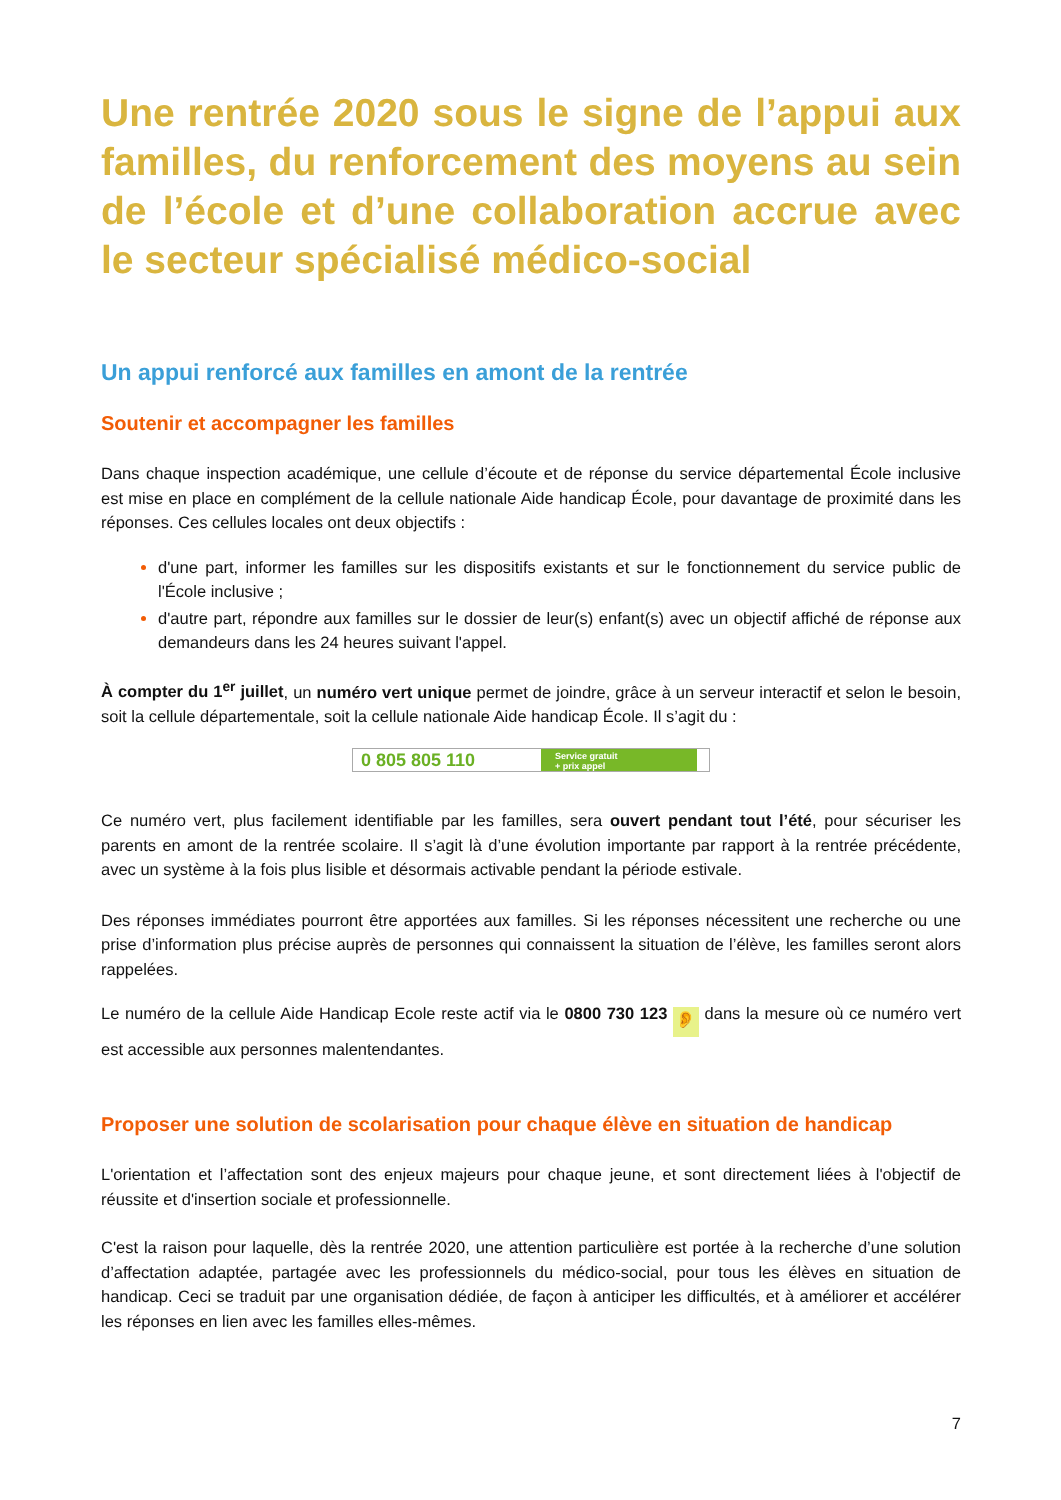Une rentrée 2020 sous le signe de l’appui aux familles, du renforcement des moyens au sein de l’école et d’une collaboration accrue avec le secteur spécialisé médico-social
Un appui renforcé aux familles en amont de la rentrée
Soutenir et accompagner les familles
Dans chaque inspection académique, une cellule d’écoute et de réponse du service départemental École inclusive est mise en place en complément de la cellule nationale Aide handicap École, pour davantage de proximité dans les réponses. Ces cellules locales ont deux objectifs :
d'une part, informer les familles sur les dispositifs existants et sur le fonctionnement du service public de l'École inclusive ;
d'autre part, répondre aux familles sur le dossier de leur(s) enfant(s) avec un objectif affiché de réponse aux demandeurs dans les 24 heures suivant l'appel.
À compter du 1<sup>er</sup> juillet, un numéro vert unique permet de joindre, grâce à un serveur interactif et selon le besoin, soit la cellule départementale, soit la cellule nationale Aide handicap École. Il s’agit du :
0 805 805 110
Service gratuit
+ prix appel
Ce numéro vert, plus facilement identifiable par les familles, sera ouvert pendant tout l’été, pour sécuriser les parents en amont de la rentrée scolaire. Il s’agit là d’une évolution importante par rapport à la rentrée précédente, avec un système à la fois plus lisible et désormais activable pendant la période estivale.
Des réponses immédiates pourront être apportées aux familles. Si les réponses nécessitent une recherche ou une prise d’information plus précise auprès de personnes qui connaissent la situation de l’élève, les familles seront alors rappelées.
Le numéro de la cellule Aide Handicap Ecole reste actif via le 0800 730 123 👂 dans la mesure où ce numéro vert est accessible aux personnes malentendantes.
Proposer une solution de scolarisation pour chaque élève en situation de handicap
L'orientation et l’affectation sont des enjeux majeurs pour chaque jeune, et sont directement liées à l'objectif de réussite et d'insertion sociale et professionnelle.
C'est la raison pour laquelle, dès la rentrée 2020, une attention particulière est portée à la recherche d’une solution d’affectation adaptée, partagée avec les professionnels du médico-social, pour tous les élèves en situation de handicap. Ceci se traduit par une organisation dédiée, de façon à anticiper les difficultés, et à améliorer et accélérer les réponses en lien avec les familles elles-mêmes.
7